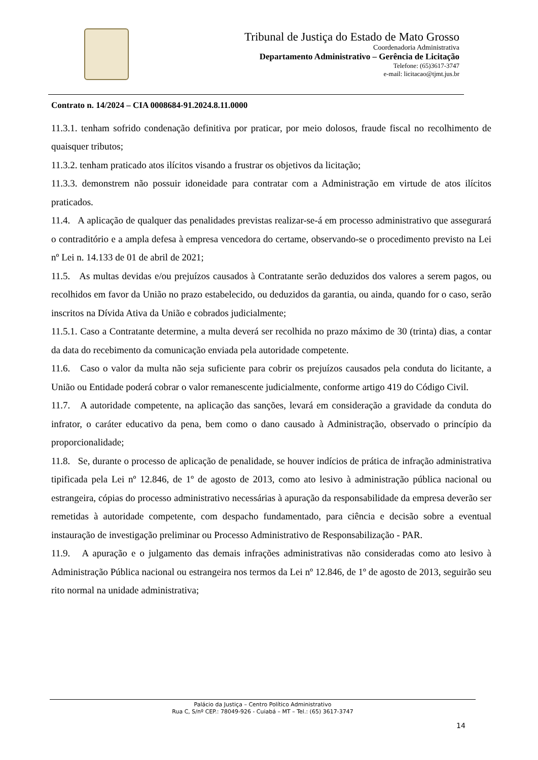Tribunal de Justiça do Estado de Mato Grosso
Coordenadoria Administrativa
Departamento Administrativo – Gerência de Licitação
Telefone: (65)3617-3747
e-mail: licitacao@tjmt.jus.br
Contrato n. 14/2024 – CIA 0008684-91.2024.8.11.0000
11.3.1. tenham sofrido condenação definitiva por praticar, por meio dolosos, fraude fiscal no recolhimento de quaisquer tributos;
11.3.2. tenham praticado atos ilícitos visando a frustrar os objetivos da licitação;
11.3.3. demonstrem não possuir idoneidade para contratar com a Administração em virtude de atos ilícitos praticados.
11.4. A aplicação de qualquer das penalidades previstas realizar-se-á em processo administrativo que assegurará o contraditório e a ampla defesa à empresa vencedora do certame, observando-se o procedimento previsto na Lei nº Lei n. 14.133 de 01 de abril de 2021;
11.5. As multas devidas e/ou prejuízos causados à Contratante serão deduzidos dos valores a serem pagos, ou recolhidos em favor da União no prazo estabelecido, ou deduzidos da garantia, ou ainda, quando for o caso, serão inscritos na Dívida Ativa da União e cobrados judicialmente;
11.5.1. Caso a Contratante determine, a multa deverá ser recolhida no prazo máximo de 30 (trinta) dias, a contar da data do recebimento da comunicação enviada pela autoridade competente.
11.6. Caso o valor da multa não seja suficiente para cobrir os prejuízos causados pela conduta do licitante, a União ou Entidade poderá cobrar o valor remanescente judicialmente, conforme artigo 419 do Código Civil.
11.7. A autoridade competente, na aplicação das sanções, levará em consideração a gravidade da conduta do infrator, o caráter educativo da pena, bem como o dano causado à Administração, observado o princípio da proporcionalidade;
11.8. Se, durante o processo de aplicação de penalidade, se houver indícios de prática de infração administrativa tipificada pela Lei nº 12.846, de 1º de agosto de 2013, como ato lesivo à administração pública nacional ou estrangeira, cópias do processo administrativo necessárias à apuração da responsabilidade da empresa deverão ser remetidas à autoridade competente, com despacho fundamentado, para ciência e decisão sobre a eventual instauração de investigação preliminar ou Processo Administrativo de Responsabilização - PAR.
11.9. A apuração e o julgamento das demais infrações administrativas não consideradas como ato lesivo à Administração Pública nacional ou estrangeira nos termos da Lei nº 12.846, de 1º de agosto de 2013, seguirão seu rito normal na unidade administrativa;
Palácio da Justiça – Centro Político Administrativo
Rua C, S/nº CEP.: 78049-926 - Cuiabá – MT – Tel.: (65) 3617-3747
14